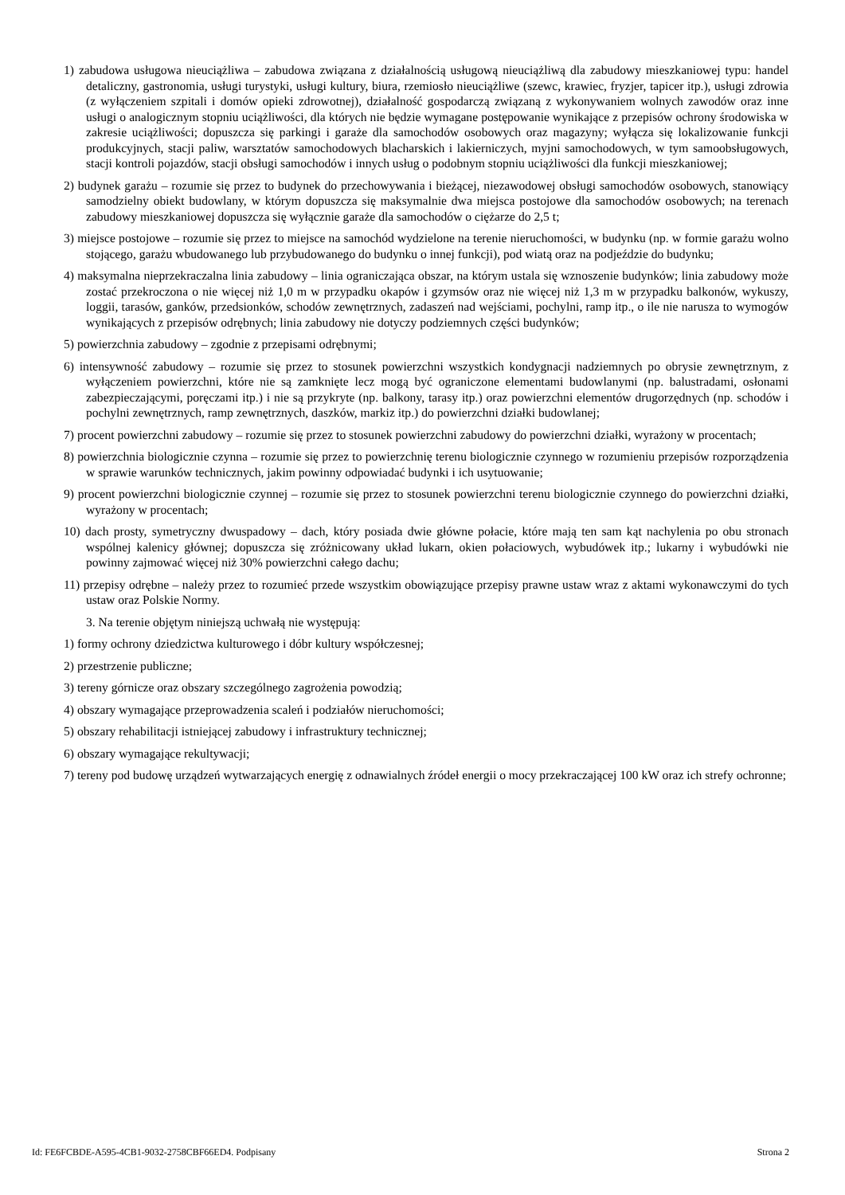1) zabudowa usługowa nieuciążliwa – zabudowa związana z działalnością usługową nieuciążliwą dla zabudowy mieszkaniowej typu: handel detaliczny, gastronomia, usługi turystyki, usługi kultury, biura, rzemiosło nieuciążliwe (szewc, krawiec, fryzjer, tapicer itp.), usługi zdrowia (z wyłączeniem szpitali i domów opieki zdrowotnej), działalność gospodarczą związaną z wykonywaniem wolnych zawodów oraz inne usługi o analogicznym stopniu uciążliwości, dla których nie będzie wymagane postępowanie wynikające z przepisów ochrony środowiska w zakresie uciążliwości; dopuszcza się parkingi i garaże dla samochodów osobowych oraz magazyny; wyłącza się lokalizowanie funkcji produkcyjnych, stacji paliw, warsztatów samochodowych blacharskich i lakierniczych, myjni samochodowych, w tym samoobsługowych, stacji kontroli pojazdów, stacji obsługi samochodów i innych usług o podobnym stopniu uciążliwości dla funkcji mieszkaniowej;
2) budynek garażu – rozumie się przez to budynek do przechowywania i bieżącej, niezawodowej obsługi samochodów osobowych, stanowiący samodzielny obiekt budowlany, w którym dopuszcza się maksymalnie dwa miejsca postojowe dla samochodów osobowych; na terenach zabudowy mieszkaniowej dopuszcza się wyłącznie garaże dla samochodów o ciężarze do 2,5 t;
3) miejsce postojowe – rozumie się przez to miejsce na samochód wydzielone na terenie nieruchomości, w budynku (np. w formie garażu wolno stojącego, garażu wbudowanego lub przybudowanego do budynku o innej funkcji), pod wiatą oraz na podjeździe do budynku;
4) maksymalna nieprzekraczalna linia zabudowy – linia ograniczająca obszar, na którym ustala się wznoszenie budynków; linia zabudowy może zostać przekroczona o nie więcej niż 1,0 m w przypadku okapów i gzymsów oraz nie więcej niż 1,3 m w przypadku balkonów, wykuszy, loggii, tarasów, ganków, przedsionków, schodów zewnętrznych, zadaszeń nad wejściami, pochylni, ramp itp., o ile nie narusza to wymogów wynikających z przepisów odrębnych; linia zabudowy nie dotyczy podziemnych części budynków;
5) powierzchnia zabudowy – zgodnie z przepisami odrębnymi;
6) intensywność zabudowy – rozumie się przez to stosunek powierzchni wszystkich kondygnacji nadziemnych po obrysie zewnętrznym, z wyłączeniem powierzchni, które nie są zamknięte lecz mogą być ograniczone elementami budowlanymi (np. balustradami, osłonami zabezpieczającymi, poręczami itp.) i nie są przykryte (np. balkony, tarasy itp.) oraz powierzchni elementów drugorzędnych (np. schodów i pochylni zewnętrznych, ramp zewnętrznych, daszków, markiz itp.) do powierzchni działki budowlanej;
7) procent powierzchni zabudowy – rozumie się przez to stosunek powierzchni zabudowy do powierzchni działki, wyrażony w procentach;
8) powierzchnia biologicznie czynna – rozumie się przez to powierzchnię terenu biologicznie czynnego w rozumieniu przepisów rozporządzenia w sprawie warunków technicznych, jakim powinny odpowiadać budynki i ich usytuowanie;
9) procent powierzchni biologicznie czynnej – rozumie się przez to stosunek powierzchni terenu biologicznie czynnego do powierzchni działki, wyrażony w procentach;
10) dach prosty, symetryczny dwuspadowy – dach, który posiada dwie główne połacie, które mają ten sam kąt nachylenia po obu stronach wspólnej kalenicy głównej; dopuszcza się zróżnicowany układ lukarn, okien połaciowych, wybudówek itp.; lukarny i wybudówki nie powinny zajmować więcej niż 30% powierzchni całego dachu;
11) przepisy odrębne – należy przez to rozumieć przede wszystkim obowiązujące przepisy prawne ustaw wraz z aktami wykonawczymi do tych ustaw oraz Polskie Normy.
3. Na terenie objętym niniejszą uchwałą nie występują:
1) formy ochrony dziedzictwa kulturowego i dóbr kultury współczesnej;
2) przestrzenie publiczne;
3) tereny górnicze oraz obszary szczególnego zagrożenia powodzią;
4) obszary wymagające przeprowadzenia scaleń i podziałów nieruchomości;
5) obszary rehabilitacji istniejącej zabudowy i infrastruktury technicznej;
6) obszary wymagające rekultywacji;
7) tereny pod budowę urządzeń wytwarzających energię z odnawialnych źródeł energii o mocy przekraczającej 100 kW oraz ich strefy ochronne;
Id: FE6FCBDE-A595-4CB1-9032-2758CBF66ED4. Podpisany Strona 2